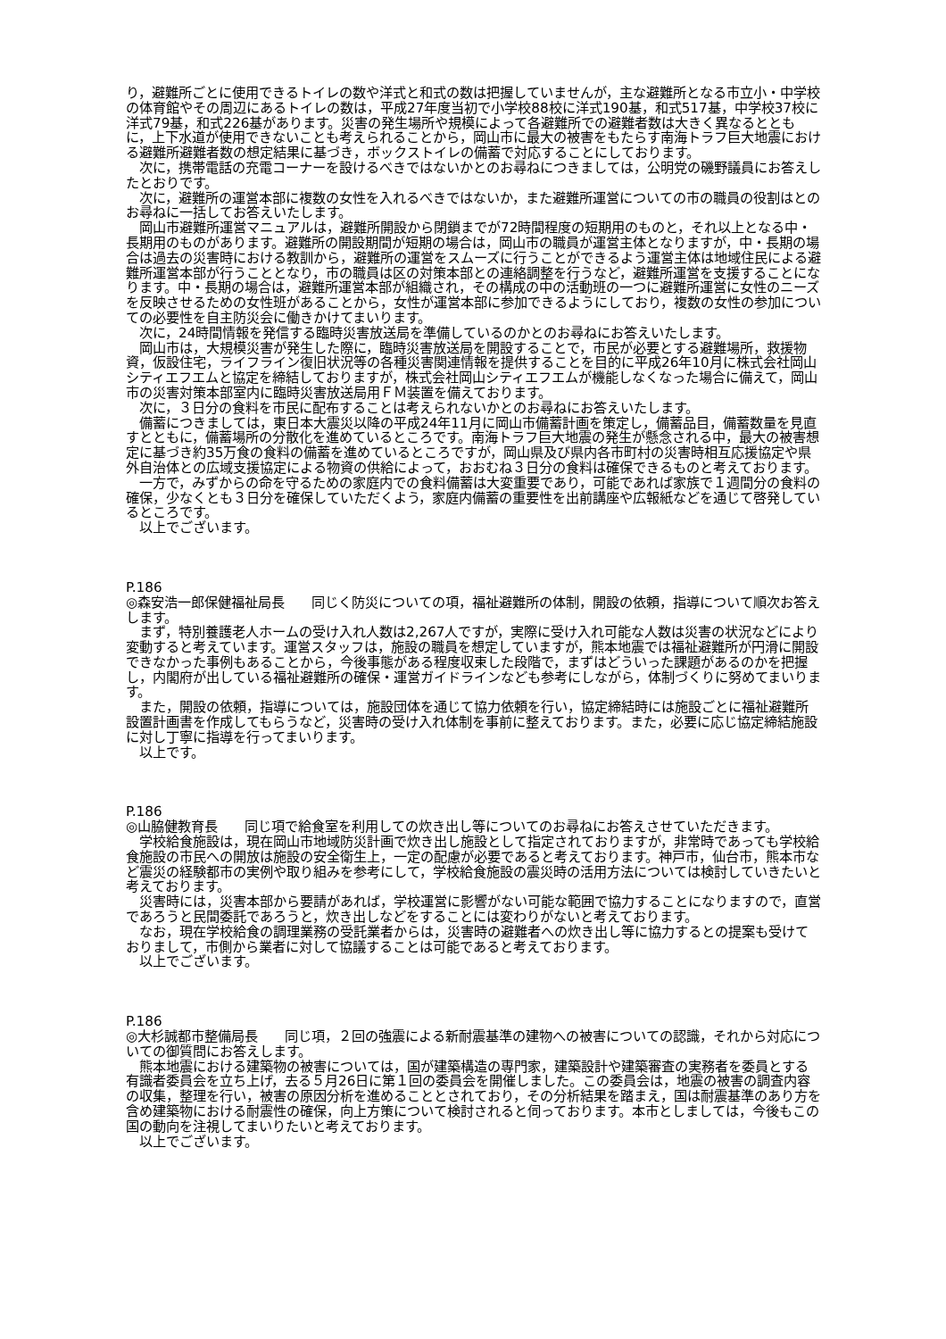り，避難所ごとに使用できるトイレの数や洋式と和式の数は把握していませんが，主な避難所となる市立小・中学校の体育館やその周辺にあるトイレの数は，平成27年度当初で小学校88校に洋式190基，和式517基，中学校37校に洋式79基，和式226基があります。災害の発生場所や規模によって各避難所での避難者数は大きく異なるとともに，上下水道が使用できないことも考えられることから，岡山市に最大の被害をもたらす南海トラフ巨大地震における避難所避難者数の想定結果に基づき，ボックストイレの備蓄で対応することにしております。
　次に，携帯電話の充電コーナーを設けるべきではないかとのお尋ねにつきましては，公明党の磯野議員にお答えしたとおりです。
　次に，避難所の運営本部に複数の女性を入れるべきではないか，また避難所運営についての市の職員の役割はとのお尋ねに一括してお答えいたします。
　岡山市避難所運営マニュアルは，避難所開設から閉鎖までが72時間程度の短期用のものと，それ以上となる中・長期用のものがあります。避難所の開設期間が短期の場合は，岡山市の職員が運営主体となりますが，中・長期の場合は過去の災害時における教訓から，避難所の運営をスムーズに行うことができるよう運営主体は地域住民による避難所運営本部が行うこととなり，市の職員は区の対策本部との連絡調整を行うなど，避難所運営を支援することになります。中・長期の場合は，避難所運営本部が組織され，その構成の中の活動班の一つに避難所運営に女性のニーズを反映させるための女性班があることから，女性が運営本部に参加できるようにしており，複数の女性の参加についての必要性を自主防災会に働きかけてまいります。
　次に，24時間情報を発信する臨時災害放送局を準備しているのかとのお尋ねにお答えいたします。
　岡山市は，大規模災害が発生した際に，臨時災害放送局を開設することで，市民が必要とする避難場所，救援物資，仮設住宅，ライフライン復旧状況等の各種災害関連情報を提供することを目的に平成26年10月に株式会社岡山シティエフエムと協定を締結しておりますが，株式会社岡山シティエフエムが機能しなくなった場合に備えて，岡山市の災害対策本部室内に臨時災害放送局用ＦＭ装置を備えております。
　次に，３日分の食料を市民に配布することは考えられないかとのお尋ねにお答えいたします。
　備蓄につきましては，東日本大震災以降の平成24年11月に岡山市備蓄計画を策定し，備蓄品目，備蓄数量を見直すとともに，備蓄場所の分散化を進めているところです。南海トラフ巨大地震の発生が懸念される中，最大の被害想定に基づき約35万食の食料の備蓄を進めているところですが，岡山県及び県内各市町村の災害時相互応援協定や県外自治体との広域支援協定による物資の供給によって，おおむね３日分の食料は確保できるものと考えております。
　一方で，みずからの命を守るための家庭内での食料備蓄は大変重要であり，可能であれば家族で１週間分の食料の確保，少なくとも３日分を確保していただくよう，家庭内備蓄の重要性を出前講座や広報紙などを通じて啓発しているところです。
　以上でございます。
P.186
◎森安浩一郎保健福祉局長　　同じく防災についての項，福祉避難所の体制，開設の依頼，指導について順次お答えします。
　まず，特別養護老人ホームの受け入れ人数は2,267人ですが，実際に受け入れ可能な人数は災害の状況などにより変動すると考えています。運営スタッフは，施設の職員を想定していますが，熊本地震では福祉避難所が円滑に開設できなかった事例もあることから，今後事態がある程度収束した段階で，まずはどういった課題があるのかを把握し，内閣府が出している福祉避難所の確保・運営ガイドラインなども参考にしながら，体制づくりに努めてまいります。
　また，開設の依頼，指導については，施設団体を通じて協力依頼を行い，協定締結時には施設ごとに福祉避難所設置計画書を作成してもらうなど，災害時の受け入れ体制を事前に整えております。また，必要に応じ協定締結施設に対し丁寧に指導を行ってまいります。
　以上です。
P.186
◎山脇健教育長　　同じ項で給食室を利用しての炊き出し等についてのお尋ねにお答えさせていただきます。
　学校給食施設は，現在岡山市地域防災計画で炊き出し施設として指定されておりますが，非常時であっても学校給食施設の市民への開放は施設の安全衛生上，一定の配慮が必要であると考えております。神戸市，仙台市，熊本市など震災の経験都市の実例や取り組みを参考にして，学校給食施設の震災時の活用方法については検討していきたいと考えております。
　災害時には，災害本部から要請があれば，学校運営に影響がない可能な範囲で協力することになりますので，直営であろうと民間委託であろうと，炊き出しなどをすることには変わりがないと考えております。
　なお，現在学校給食の調理業務の受託業者からは，災害時の避難者への炊き出し等に協力するとの提案も受けておりまして，市側から業者に対して協議することは可能であると考えております。
　以上でございます。
P.186
◎大杉誠都市整備局長　　同じ項，２回の強震による新耐震基準の建物への被害についての認識，それから対応についての御質問にお答えします。
　熊本地震における建築物の被害については，国が建築構造の専門家，建築設計や建築審査の実務者を委員とする有識者委員会を立ち上げ，去る５月26日に第１回の委員会を開催しました。この委員会は，地震の被害の調査内容の収集，整理を行い，被害の原因分析を進めることとされており，その分析結果を踏まえ，国は耐震基準のあり方を含め建築物における耐震性の確保，向上方策について検討されると伺っております。本市としましては，今後もこの国の動向を注視してまいりたいと考えております。
　以上でございます。